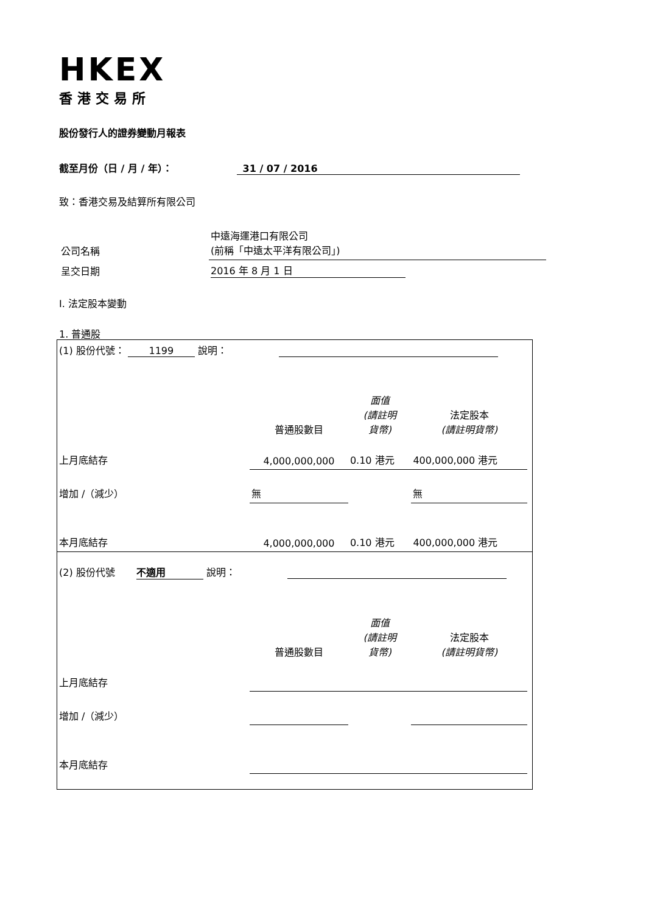HKEX
香港交易所
股份發行人的證券變動月報表
截至月份（日 / 月 / 年）： 31 / 07 / 2016
致：香港交易及結算所有限公司
| 公司名稱 | 中遠海運港口有限公司 (前稱「中遠太平洋有限公司」) |
| 呈交日期 | 2016 年 8 月 1 日 |
I. 法定股本變動
1. 普通股
| (1) 股份代號： 1199 說明： | | | | |
| | 普通股數目 | 面值 (請註明 貨幣) | 法定股本 (請註明貨幣) | |
| 上月底結存 | 4,000,000,000 | 0.10 港元 | 400,000,000 港元 | |
| 增加 /（減少） | 無 | | 無 | |
| 本月底結存 | 4,000,000,000 | 0.10 港元 | 400,000,000 港元 | |
| (2) 股份代號 不適用 說明： | | | | |
| | 普通股數目 | 面值 (請註明 貨幣) | 法定股本 (請註明貨幣) | |
| 上月底結存 | | | | |
| 增加 /（減少） | | | | |
| 本月底結存 | | | | |